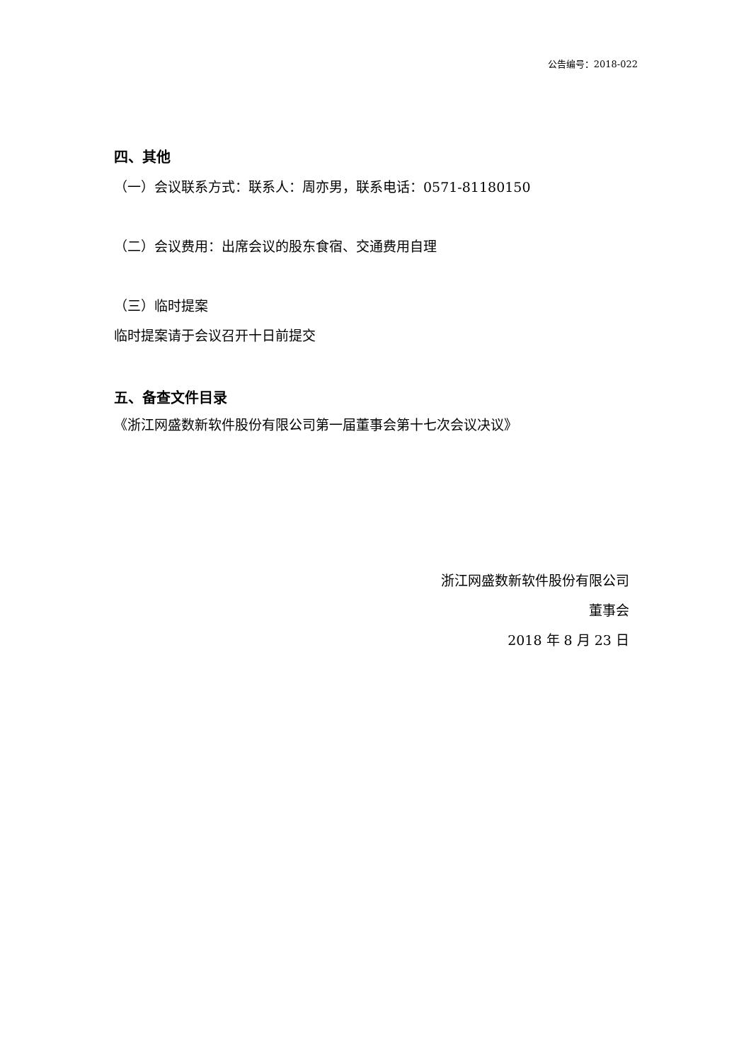公告编号：2018-022
四、其他
（一）会议联系方式：联系人：周亦男，联系电话：0571-81180150
（二）会议费用：出席会议的股东食宿、交通费用自理
（三）临时提案
临时提案请于会议召开十日前提交
五、备查文件目录
《浙江网盛数新软件股份有限公司第一届董事会第十七次会议决议》
浙江网盛数新软件股份有限公司
董事会
2018 年 8 月 23 日